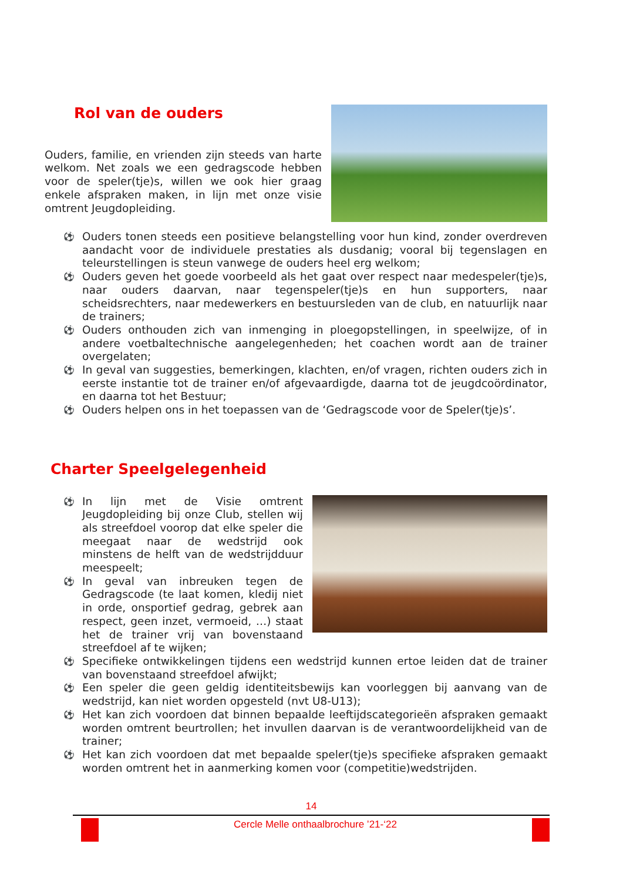Rol van de ouders
Ouders, familie, en vrienden zijn steeds van harte welkom. Net zoals we een gedragscode hebben voor de speler(tje)s, willen we ook hier graag enkele afspraken maken, in lijn met onze visie omtrent Jeugdopleiding.
⚽ Ouders tonen steeds een positieve belangstelling voor hun kind, zonder overdreven aandacht voor de individuele prestaties als dusdanig; vooral bij tegenslagen en teleurstellingen is steun vanwege de ouders heel erg welkom;
⚽ Ouders geven het goede voorbeeld als het gaat over respect naar medespeler(tje)s, naar ouders daarvan, naar tegenspeler(tje)s en hun supporters, naar scheidsrechters, naar medewerkers en bestuursleden van de club, en natuurlijk naar de trainers;
⚽ Ouders onthouden zich van inmenging in ploegopstellingen, in speelwijze, of in andere voetbaltechnische aangelegenheden; het coachen wordt aan de trainer overgelaten;
⚽ In geval van suggesties, bemerkingen, klachten, en/of vragen, richten ouders zich in eerste instantie tot de trainer en/of afgevaardigde, daarna tot de jeugdcoördinator, en daarna tot het Bestuur;
⚽ Ouders helpen ons in het toepassen van de ‘Gedragscode voor de Speler(tje)s’.
Charter Speelgelegenheid
⚽ In lijn met de Visie omtrent Jeugdopleiding bij onze Club, stellen wij als streefdoel voorop dat elke speler die meegaat naar de wedstrijd ook minstens de helft van de wedstrijdduur meespeelt;
⚽ In geval van inbreuken tegen de Gedragscode (te laat komen, kledij niet in orde, onsportief gedrag, gebrek aan respect, geen inzet, vermoeid, …) staat het de trainer vrij van bovenstaand streefdoel af te wijken;
⚽ Specifieke ontwikkelingen tijdens een wedstrijd kunnen ertoe leiden dat de trainer van bovenstaand streefdoel afwijkt;
⚽ Een speler die geen geldig identiteitsbewijs kan voorleggen bij aanvang van de wedstrijd, kan niet worden opgesteld (nvt U8-U13);
⚽ Het kan zich voordoen dat binnen bepaalde leeftijdscategorieën afspraken gemaakt worden omtrent beurtrollen; het invullen daarvan is de verantwoordelijkheid van de trainer;
⚽ Het kan zich voordoen dat met bepaalde speler(tje)s specifieke afspraken gemaakt worden omtrent het in aanmerking komen voor (competitie)wedstrijden.
14
Cercle Melle onthaalbrochure ’21-‘22